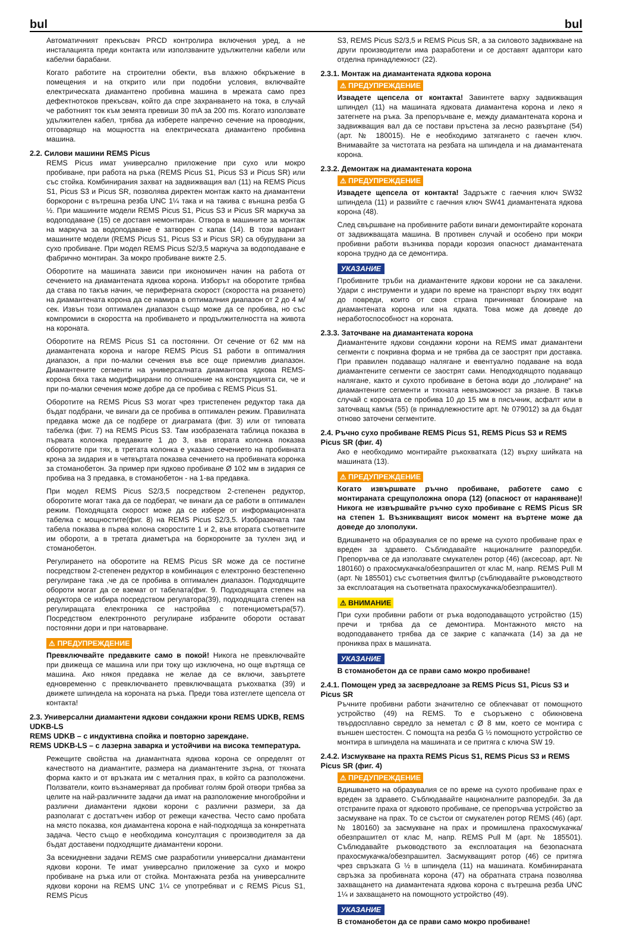bul bul
Автоматичният прекъсвач PRCD контролира включения уред, а не инсталацията преди контакта или използваните удължителни кабели или кабелни барабани.
Когато работите на строителни обекти, във влажно обкръжение в помещения и на открито или при подобни условия, включвайте електрическата диамантено пробивна машина в мрежата само през дефектнотоков прекъсвач, който да спре захранването на тока, в случай че работният ток към земята превиши 30 mA за 200 ms. Когато използвате удължителен кабел, трябва да изберете напречно сечение на проводник, отговарящо на мощността на електрическата диамантено пробивна машина.
2.2. Силови машини REMS Picus
REMS Picus имат универсално приложение при сухо или мокро пробиване, при работа на ръка (REMS Picus S1, Picus S3 и Picus SR) или със стойка. Комбинирания захват на задвижващия вал (11) на REMS Picus S1, Picus S3 и Picus SR, позволява директен монтаж както на диамантени боркорони с вътрешна резба UNC 1¼ така и на такива с външна резба G ½. При машините модели REMS Picus S1, Picus S3 и Picus SR маркуча за водоподаване (15) се доставя немонтиран. Отвора в машините за монтаж на маркуча за водоподаване е затворен с капак (14). В този вариант машините модели (REMS Picus S1, Picus S3 и Picus SR) са обурудвани за сухо пробиване. При модел REMS Picus S2/3,5 маркуча за водоподаване е фабрично монтиран. За мокро пробиване вижте 2.5.
Оборотите на машината зависи при икономичен начин на работа от сечението на диамантената ядкова корона. Изборът на оборотите трябва да става по такъв начин, че перифeрната скорост (скоростта на рязането) на диамантената корона да се намира в оптималния диапазон от 2 до 4 м/сек. Извън този оптимален диапазон също може да се пробива, но със компромиси в скоростта на пробиването и продължителността на живота на короната.
Оборотите на REMS Picus S1 са постоянни. От сечение от 62 мм на диамантената корона и нагоре REMS Picus S1 работи в оптималния диапазон, а при по-малки сечения във все още приемлив диапазон. Диамантените сегменти на универсалната диамантова ядкова REMS-корона бяха така модифицирани по отношение на конструкцията си, че и при по-малки сечения може добре да се пробива с REMS Picus S1.
Оборотите на REMS Picus S3 могат чрез тристепенен редуктор така да бъдат подбрани, че винаги да се пробива в оптимален режим. Правилната предавка може да се подбере от диаграмата (фиг. 3) или от типовата табелка (фиг. 7) на REMS Picus S3. Там изобразената таблица показва в първата колонка предавките 1 до 3, във втората колонка показва оборотите при тях, в третата колонка е указано сечението на пробивната крона за зидария и в четвъртата показва сечението на пробивната коронка за стоманобетон. За пример при ядково пробиване Ø 102 мм в зидария се пробива на 3 предавка, в стоманобетон - на 1-ва предавка.
При модел REMS Picus S2/3,5 посредством 2-степенен редуктор, оборотите могат така да се подберат, че винаги да се работи в оптимален режим. Походящата скорост може да се избере от информационната табелка с мощностите(фиг. 8) на REMS Picus S2/3,5. Изобразената там табела показва в първа колона скоростите 1 и 2, във втората съответните им обороти, а в третата диаметъра на боркороните за тухлен зид и стоманобетон.
Регулирането на оборотите на REMS Picus SR може да се постигне посредством 2-степенен редуктор в комбинация с електронно безстепенно регулиране така ,че да се пробива в оптимален диапазон. Подходящите обороти могат да се взeмат от табелата(фиг. 9. Подходящата степен на редуктора се избира посредством регулатора(39), подходящата степен на регулиращата електроника се настройва с потенциометъра(57). Посредством електронното регулиране избраните обороти остават постоянни дори и при натоварване.
⚠ ПРЕДУПРЕЖДЕНИЕ
Превключвайте предавките само в покой! Никога не превключвайте при движеща се машина или при току що изключена, но още въртяща се машина. Ако някоя предавка не желае да се включи, завъртете едновременно с превключването превключващата ръкохватка (39) и движете шпиндела на короната на ръка. Преди това изтеглете щепсела от контакта!
2.3. Универсални диамантени ядкови сондажни крони REMS UDKB, REMS UDKB-LS
REMS UDKB – с индуктивна спойка и повторно зареждане.
REMS UDKB-LS – с лазерна заварка и устойчиви на висока температура.
Режещите свойства на диамантната ядкова корона се определят от качеството на диамантите, размера на диамантените зърна, от тяхната форма както и от връзката им с металния прах, в който са разположени. Ползватели, които възнамеряват да пробиват голям брой отвори трябва за целите на най-различните задачи да имат на разположение многобройни и различни диамантени ядкови корони с различни размери, за да разполагат с достатъчен избор от режещи качества. Често само пробата на място показва, коя диамантена корона е най-подходяща за конкретната задача. Често също е необходима консултация с производителя за да бъдат доставени подходящите диамантени корони.
За всекидневни задачи REMS сме разработили универсални диамантени ядкови корони. Те имат универсално приложение за сухо и мокро пробиване на ръка или от стойка. Монтажната резба на универсалните ядкови корони на REMS UNC 1¼ се употребяват и с REMS Picus S1, REMS Picus
S3, REMS Picus S2/3,5 и REMS Picus SR, а за силовото задвижване на други производители има разработени и се доставят адаптори като отделна принадлежност (22).
2.3.1. Монтаж на диамантената ядкова корона
⚠ ПРЕДУПРЕЖДЕНИЕ
Извадете щепсела от контакта! Завинтете варху задвижващия шпиндел (11) на машината ядковата диамантена корона и леко я затегнете на ръка. За препоръчване е, между диамантената корона и задвижващия вал да се постави пръстена за лесно развъртане (54) (арт. № 180015). Не е необходимо затягането с гаечен ключ. Внимавайте за чистотата на резбата на шпиндела и на диамантената корона.
2.3.2. Демонтаж на диамантената корона
⚠ ПРЕДУПРЕЖДЕНИЕ
Извадете щепсела от контакта! Задръжте с гаечния ключ SW32 шпиндела (11) и развийте с гаечния ключ SW41 диамантената ядкова корона (48).
След свършване на пробивните работи винаги демонтирайте короната от задвижващата машина. В противен случай и особено при мокри пробивни работи възниква поради корозия опасност диамантената корона трудно да се демонтира.
УКАЗАНИЕ
Пробивните тръби на диамантените ядкови корони не са закалени. Удари с инструменти и удари по време на транспорт върху тях водят до повреди, които от своя страна причиняват блокиране на диамантената корона или на ядката. Това може да доведе до неработоспособност на короната.
2.3.3. Заточване на диамантената корона
Диамантените ядкови сондажни корони на REMS имат диамантени сегменти с покривна форма и не трябва да се заострят при доставка. При правилен подаващо налягане и евентуално подаване на вода диамантените сегменти се заострят сами. Неподходящото подаващо налягане, както и сухото пробиване в бетона води до „полиране“ на диамантените сегменти и тяхната невъзможност за рязане. В такъв случай с короната се пробива 10 до 15 мм в пясъчник, асфалт или в заточващ камък (55) (в принадлежностите арт. № 079012) за да бъдат отново заточени сегментите.
2.4. Ръчно сухо пробиване REMS Picus S1, REMS Picus S3 и REMS Picus SR (фиг. 4)
Ако е необходимо монтирайте ръкохватката (12) върху шийката на машината (13).
⚠ ПРЕДУПРЕЖДЕНИЕ
Когато извършвате ръчно пробиване, работете само с монтираната срещуположна опора (12) (опасност от нараняване)! Никога не извършвайте ръчно сухо пробиване с REMS Picus SR на степен 1. Възникващият висок момент на въртене може да доведе до злополуки.
Вдишването на образувалия се по време на сухото пробиване прах е вреден за здравето. Съблюдавайте националните разпоредби. Препоръчва се да използвате смукателен ротор (46) (аксесоар, арт. № 180160) о прахосмукачка/обезпрашител от клас M, напр. REMS Pull M (арт. № 185501) със съответния филтър (съблюдавайте ръководството за експлоатация на съответната прахосмукачка/обезпрашител).
⚠ ВНИМАНИЕ
При сухи пробивни работи от ръка водоподаващото устройство (15) пречи и трябва да се демонтира. Монтажното място на водоподаването трябва да се закрие с капачката (14) за да не прониква прах в машината.
УКАЗАНИЕ
В стоманобетон да се прави само мокро пробиване!
2.4.1. Помощен уред за засвредлоане за REMS Picus S1, Picus S3 и Picus SR
Ръчните пробивни работи значително се облекчават от помощното устройство (49) на REMS. То е съоръжено с обикновена твърдосплавно свредло за неметал с Ø 8 мм, което се монтира с външен шестостен. С помощта на резба G ½ помощното устройство се монтира в шпиндела на машината и се притяга с ключа SW 19.
2.4.2. Изсмукване на прахта REMS Picus S1, REMS Picus S3 и REMS Picus SR (фиг. 4)
⚠ ПРЕДУПРЕЖДЕНИЕ
Вдишването на образувалия се по време на сухото пробиване прах е вреден за здравето. Съблюдавайте националните разпоредби. За да отстраните праха от ядковото пробиване, се препоръчва устройство за засмукване на прах. То се състои от смукателен ротор REMS (46) (арт. № 180160) за засмукване на прах и промишлена прахосмукачка/обезпрашител от клас M, напр. REMS Pull M (арт. № 185501). Съблюдавайте ръководството за експлоатация на безопасната прахосмукачка/обезпрашител. Засмукващият ротор (46) се притяга чрез свръзката G ½ в шпиндела (11) на машината. Комбинираната свръзка за пробивната корона (47) на обратната страна позволява захващането на диамантената ядкова корона с вътрешна резба UNC 1¼ и захващането на помощното устройство (49).
УКАЗАНИЕ
В стоманобетон да се прави само мокро пробиване!